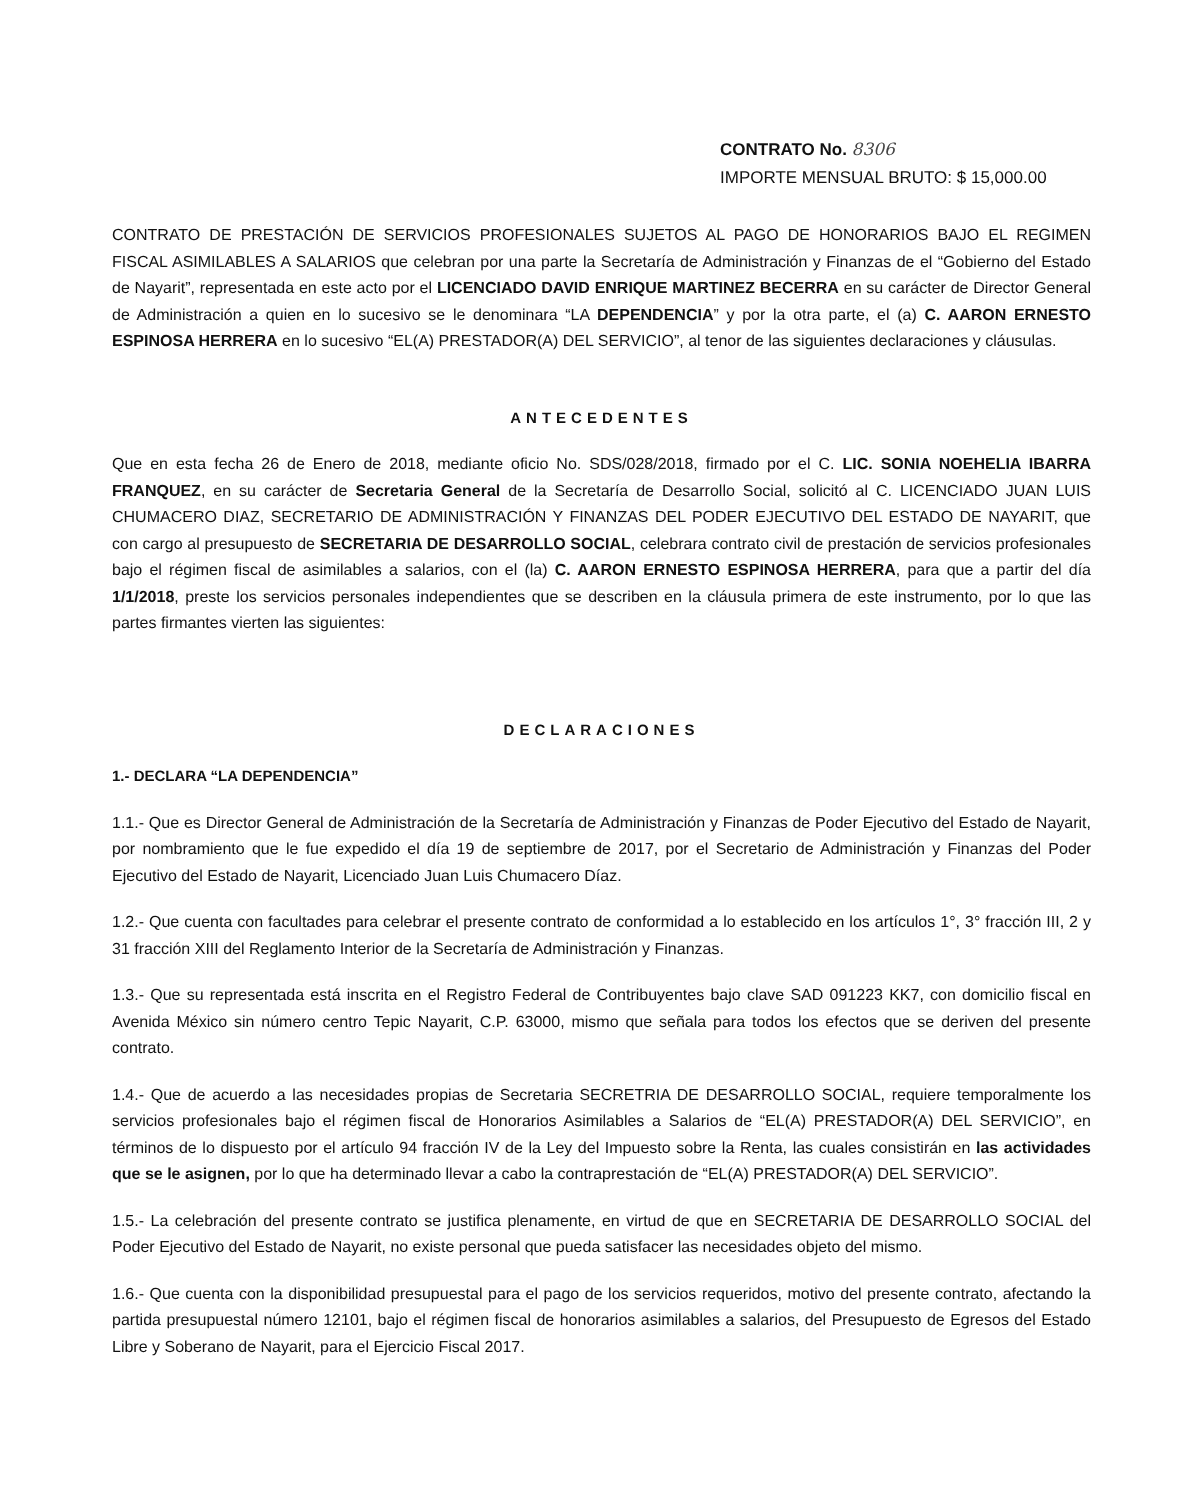CONTRATO No. 8306
IMPORTE MENSUAL BRUTO: $ 15,000.00
CONTRATO DE PRESTACIÓN DE SERVICIOS PROFESIONALES SUJETOS AL PAGO DE HONORARIOS BAJO EL REGIMEN FISCAL ASIMILABLES A SALARIOS que celebran por una parte la Secretaría de Administración y Finanzas de el “Gobierno del Estado de Nayarit”, representada en este acto por el LICENCIADO DAVID ENRIQUE MARTINEZ BECERRA en su carácter de Director General de Administración a quien en lo sucesivo se le denominara “LA DEPENDENCIA” y por la otra parte, el (a) C. AARON ERNESTO ESPINOSA HERRERA en lo sucesivo “EL(A) PRESTADOR(A) DEL SERVICIO”, al tenor de las siguientes declaraciones y cláusulas.
ANTECEDENTES
Que en esta fecha 26 de Enero de 2018, mediante oficio No. SDS/028/2018, firmado por el C. LIC. SONIA NOEHELIA IBARRA FRANQUEZ, en su carácter de Secretaria General de la Secretaría de Desarrollo Social, solicitó al C. LICENCIADO JUAN LUIS CHUMACERO DIAZ, SECRETARIO DE ADMINISTRACIÓN Y FINANZAS DEL PODER EJECUTIVO DEL ESTADO DE NAYARIT, que con cargo al presupuesto de SECRETARIA DE DESARROLLO SOCIAL, celebrara contrato civil de prestación de servicios profesionales bajo el régimen fiscal de asimilables a salarios, con el (la) C. AARON ERNESTO ESPINOSA HERRERA, para que a partir del día 1/1/2018, preste los servicios personales independientes que se describen en la cláusula primera de este instrumento, por lo que las partes firmantes vierten las siguientes:
DECLARACIONES
1.- DECLARA “LA DEPENDENCIA”
1.1.- Que es Director General de Administración de la Secretaría de Administración y Finanzas de Poder Ejecutivo del Estado de Nayarit, por nombramiento que le fue expedido el día 19 de septiembre de 2017, por el Secretario de Administración y Finanzas del Poder Ejecutivo del Estado de Nayarit, Licenciado Juan Luis Chumacero Díaz.
1.2.- Que cuenta con facultades para celebrar el presente contrato de conformidad a lo establecido en los artículos 1°, 3° fracción III, 2 y 31 fracción XIII del Reglamento Interior de la Secretaría de Administración y Finanzas.
1.3.- Que su representada está inscrita en el Registro Federal de Contribuyentes bajo clave SAD 091223 KK7, con domicilio fiscal en Avenida México sin número centro Tepic Nayarit, C.P. 63000, mismo que señala para todos los efectos que se deriven del presente contrato.
1.4.- Que de acuerdo a las necesidades propias de Secretaria SECRETRIA DE DESARROLLO SOCIAL, requiere temporalmente los servicios profesionales bajo el régimen fiscal de Honorarios Asimilables a Salarios de “EL(A) PRESTADOR(A) DEL SERVICIO”, en términos de lo dispuesto por el artículo 94 fracción IV de la Ley del Impuesto sobre la Renta, las cuales consistirán en las actividades que se le asignen, por lo que ha determinado llevar a cabo la contraprestación de “EL(A) PRESTADOR(A) DEL SERVICIO”.
1.5.- La celebración del presente contrato se justifica plenamente, en virtud de que en SECRETARIA DE DESARROLLO SOCIAL del Poder Ejecutivo del Estado de Nayarit, no existe personal que pueda satisfacer las necesidades objeto del mismo.
1.6.- Que cuenta con la disponibilidad presupuestal para el pago de los servicios requeridos, motivo del presente contrato, afectando la partida presupuestal número 12101, bajo el régimen fiscal de honorarios asimilables a salarios, del Presupuesto de Egresos del Estado Libre y Soberano de Nayarit, para el Ejercicio Fiscal 2017.